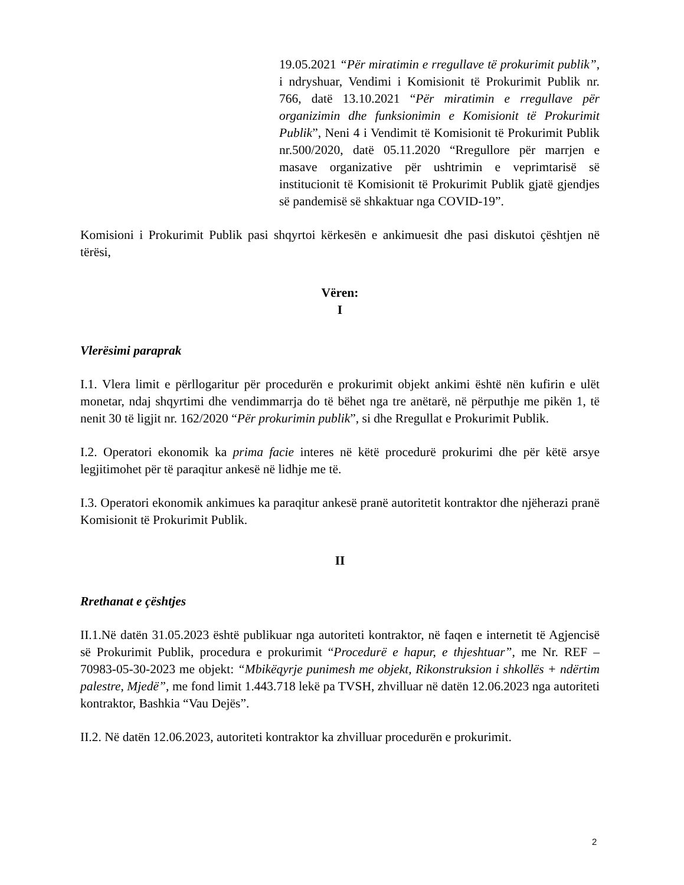19.05.2021 “Për miratimin e rregullave të prokurimit publik”, i ndryshuar, Vendimi i Komisionit të Prokurimit Publik nr. 766, datë 13.10.2021 “Për miratimin e rregullave për organizimin dhe funksionimin e Komisionit të Prokurimit Publik”, Neni 4 i Vendimit të Komisionit të Prokurimit Publik nr.500/2020, datë 05.11.2020 “Rregullore për marrjen e masave organizative për ushtrimin e veprimtarisë së institucionit të Komisionit të Prokurimit Publik gjatë gjendjes së pandemisë së shkaktuar nga COVID-19”.
Komisioni i Prokurimit Publik pasi shqyrtoi kërkesën e ankimuesit dhe pasi diskutoi çështjen në tërësi,
Vëren:
I
Vlerësimi paraprak
I.1. Vlera limit e përllogaritur për procedurën e prokurimit objekt ankimi është nën kufirin e ulët monetar, ndaj shqyrtimi dhe vendimmarrja do të bëhet nga tre anëtarë, në përputhje me pikën 1, të nenit 30 të ligjit nr. 162/2020 “Për prokurimin publik”, si dhe Rregullat e Prokurimit Publik.
I.2. Operatori ekonomik ka prima facie interes në këtë procedurë prokurimi dhe për këtë arsye legjitimohet për të paraqitur ankesë në lidhje me të.
I.3. Operatori ekonomik ankimues ka paraqitur ankesë pranë autoritetit kontraktor dhe njëherazi pranë Komisionit të Prokurimit Publik.
II
Rrethanat e çështjes
II.1.Në datën 31.05.2023 është publikuar nga autoriteti kontraktor, në faqen e internetit të Agjencisë së Prokurimit Publik, procedura e prokurimit “Procedurë e hapur, e thjeshtuar”, me Nr. REF – 70983-05-30-2023 me objekt: “Mbikëqyrje punimesh me objekt, Rikonstruksion i shkollës + ndërtim palestre, Mjedë”, me fond limit 1.443.718 lekë pa TVSH, zhvilluar në datën 12.06.2023 nga autoriteti kontraktor, Bashkia “Vau Dejës”.
II.2. Në datën 12.06.2023, autoriteti kontraktor ka zhvilluar procedurën e prokurimit.
2